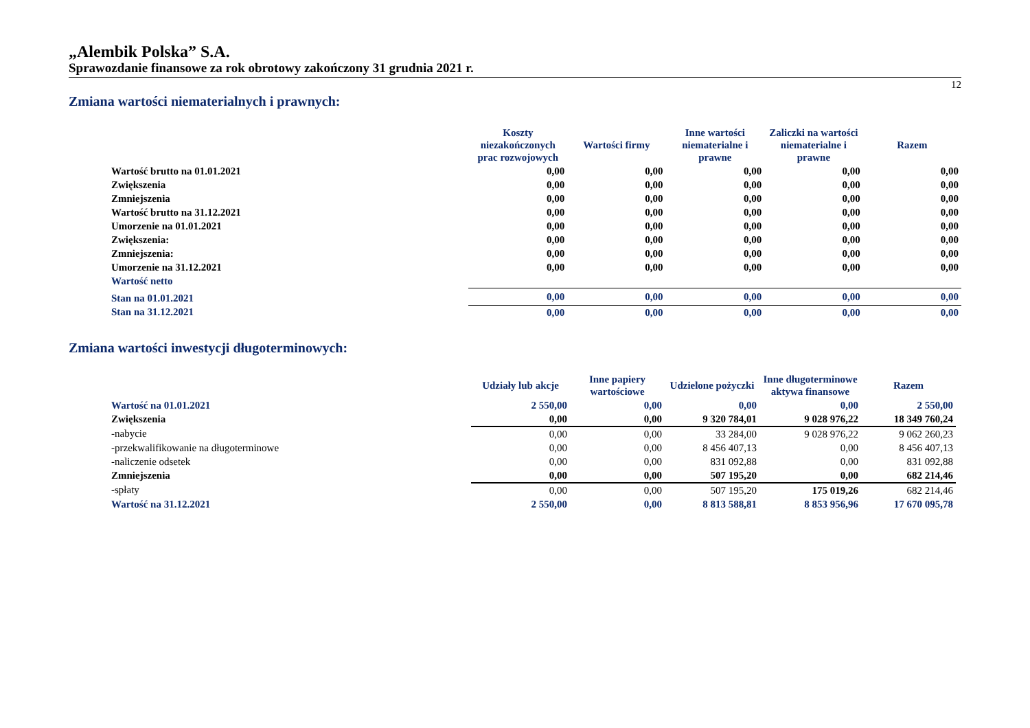„Alembik Polska” S.A.
Sprawozdanie finansowe za rok obrotowy zakończony 31 grudnia 2021 r.
12
Zmiana wartości niematerialnych i prawnych:
| | Koszty niezakończonych prac rozwojowych | Wartości firmy | Inne wartości niematerialne i prawne | Zaliczki na wartości niematerialne i prawne | Razem |
| --- | --- | --- | --- | --- | --- |
| Wartość brutto na 01.01.2021 | 0,00 | 0,00 | 0,00 | 0,00 | 0,00 |
| Zwiększenia | 0,00 | 0,00 | 0,00 | 0,00 | 0,00 |
| Zmniejszenia | 0,00 | 0,00 | 0,00 | 0,00 | 0,00 |
| Wartość brutto na 31.12.2021 | 0,00 | 0,00 | 0,00 | 0,00 | 0,00 |
| Umorzenie na 01.01.2021 | 0,00 | 0,00 | 0,00 | 0,00 | 0,00 |
| Zwiększenia: | 0,00 | 0,00 | 0,00 | 0,00 | 0,00 |
| Zmniejszenia: | 0,00 | 0,00 | 0,00 | 0,00 | 0,00 |
| Umorzenie na 31.12.2021 | 0,00 | 0,00 | 0,00 | 0,00 | 0,00 |
| Wartość netto | | | | | |
| Stan na 01.01.2021 | 0,00 | 0,00 | 0,00 | 0,00 | 0,00 |
| Stan na 31.12.2021 | 0,00 | 0,00 | 0,00 | 0,00 | 0,00 |
Zmiana wartości inwestycji długoterminowych:
| | Udziały lub akcje | Inne papiery wartościowe | Udzielone pożyczki | Inne długoterminowe aktywa finansowe | Razem |
| --- | --- | --- | --- | --- | --- |
| Wartość na 01.01.2021 | 2 550,00 | 0,00 | 0,00 | 0,00 | 2 550,00 |
| Zwiększenia | 0,00 | 0,00 | 9 320 784,01 | 9 028 976,22 | 18 349 760,24 |
| -nabycie | 0,00 | 0,00 | 33 284,00 | 9 028 976,22 | 9 062 260,23 |
| -przekwalifikowanie na długoterminowe | 0,00 | 0,00 | 8 456 407,13 | 0,00 | 8 456 407,13 |
| -naliczenie odsetek | 0,00 | 0,00 | 831 092,88 | 0,00 | 831 092,88 |
| Zmniejszenia | 0,00 | 0,00 | 507 195,20 | 0,00 | 682 214,46 |
| -spłaty | 0,00 | 0,00 | 507 195,20 | 175 019,26 | 682 214,46 |
| Wartość na 31.12.2021 | 2 550,00 | 0,00 | 8 813 588,81 | 8 853 956,96 | 17 670 095,78 |